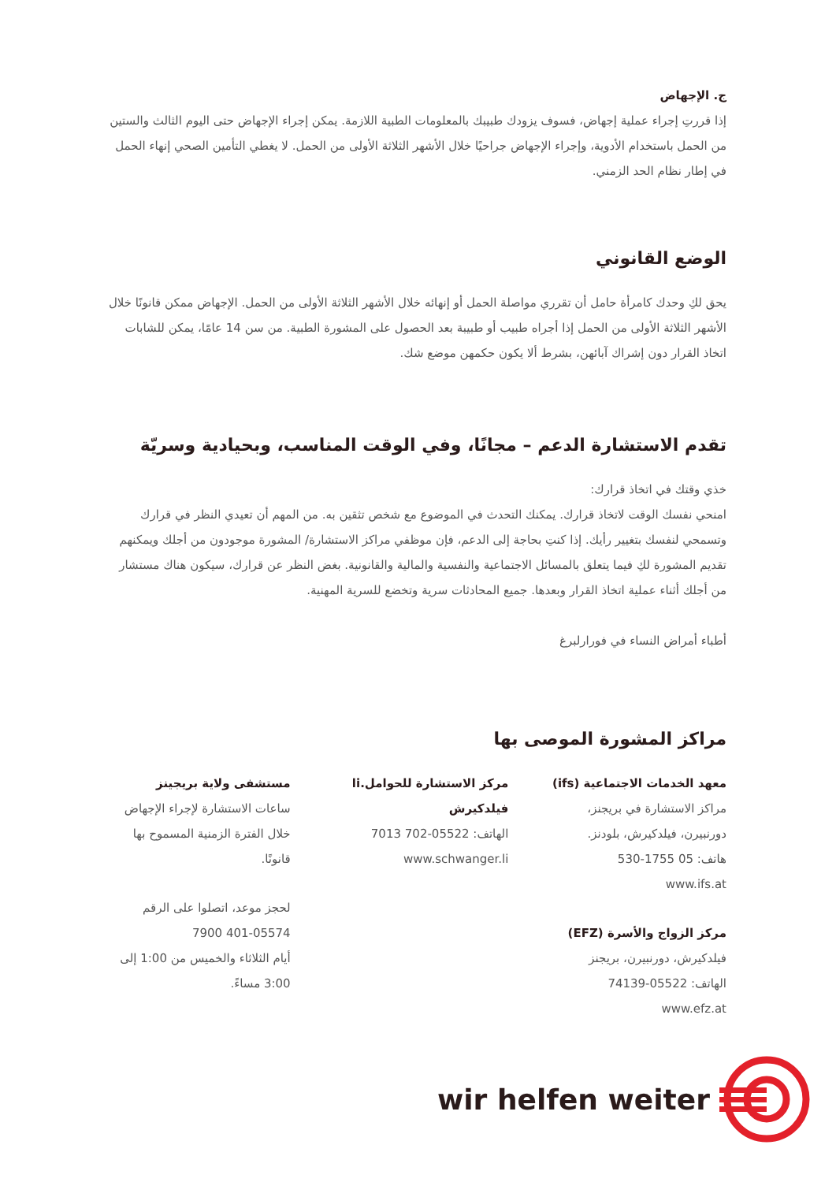ج. الإجهاض
إذا قررتِ إجراء عملية إجهاض، فسوف يزودك طبيبك بالمعلومات الطبية اللازمة. يمكن إجراء الإجهاض حتى اليوم الثالث والستين من الحمل باستخدام الأدوية، وإجراء الإجهاض جراحيًا خلال الأشهر الثلاثة الأولى من الحمل. لا يغطي التأمين الصحي إنهاء الحمل في إطار نظام الحد الزمني.
الوضع القانوني
يحق لكِ وحدك كامرأة حامل أن تقرري مواصلة الحمل أو إنهائه خلال الأشهر الثلاثة الأولى من الحمل. الإجهاض ممكن قانونًا خلال الأشهر الثلاثة الأولى من الحمل إذا أجراه طبيب أو طبيبة بعد الحصول على المشورة الطبية. من سن 14 عامًا، يمكن للشابات اتخاذ القرار دون إشراك آبائهن، بشرط ألا يكون حكمهن موضع شك.
تقدم الاستشارة الدعم – مجانًا، وفي الوقت المناسب، وبحيادية وسريّة
خذي وقتك في اتخاذ قرارك:
امنحي نفسك الوقت لاتخاذ قرارك. يمكنك التحدث في الموضوع مع شخص تثقين به. من المهم أن تعيدي النظر في قرارك وتسمحي لنفسك بتغيير رأيك. إذا كنتِ بحاجة إلى الدعم، فإن موظفي مراكز الاستشارة/ المشورة موجودون من أجلك ويمكنهم تقديم المشورة لكِ فيما يتعلق بالمسائل الاجتماعية والنفسية والمالية والقانونية. بغض النظر عن قرارك، سيكون هناك مستشار من أجلك أثناء عملية اتخاذ القرار وبعدها. جميع المحادثات سرية وتخضع للسرية المهنية.
أطباء أمراض النساء في فورارلبرغ
مراكز المشورة الموصى بها
معهد الخدمات الاجتماعية (ifs)
مراكز الاستشارة في بريجنز، دورنبيرن، فيلدكيرش، بلودنز.
هاتف: 05 1755-530
www.ifs.at
مركز الزواج والأسرة (EFZ)
فيلدكيرش، دورنبيرن، بريجنز
الهاتف: 05522-74139
www.efz.at
مركز الاستشارة للحوامل.li فيلدكيرش
الهاتف: 05522-702 7013
www.schwanger.li
مستشفى ولاية بريجينز
ساعات الاستشارة لإجراء الإجهاض خلال الفترة الزمنية المسموح بها قانونًا.
لحجز موعد، اتصلوا على الرقم 05574-401 7900
أيام الثلاثاء والخميس من 1:00 إلى 3:00 مساءً.
wir helfen weiter